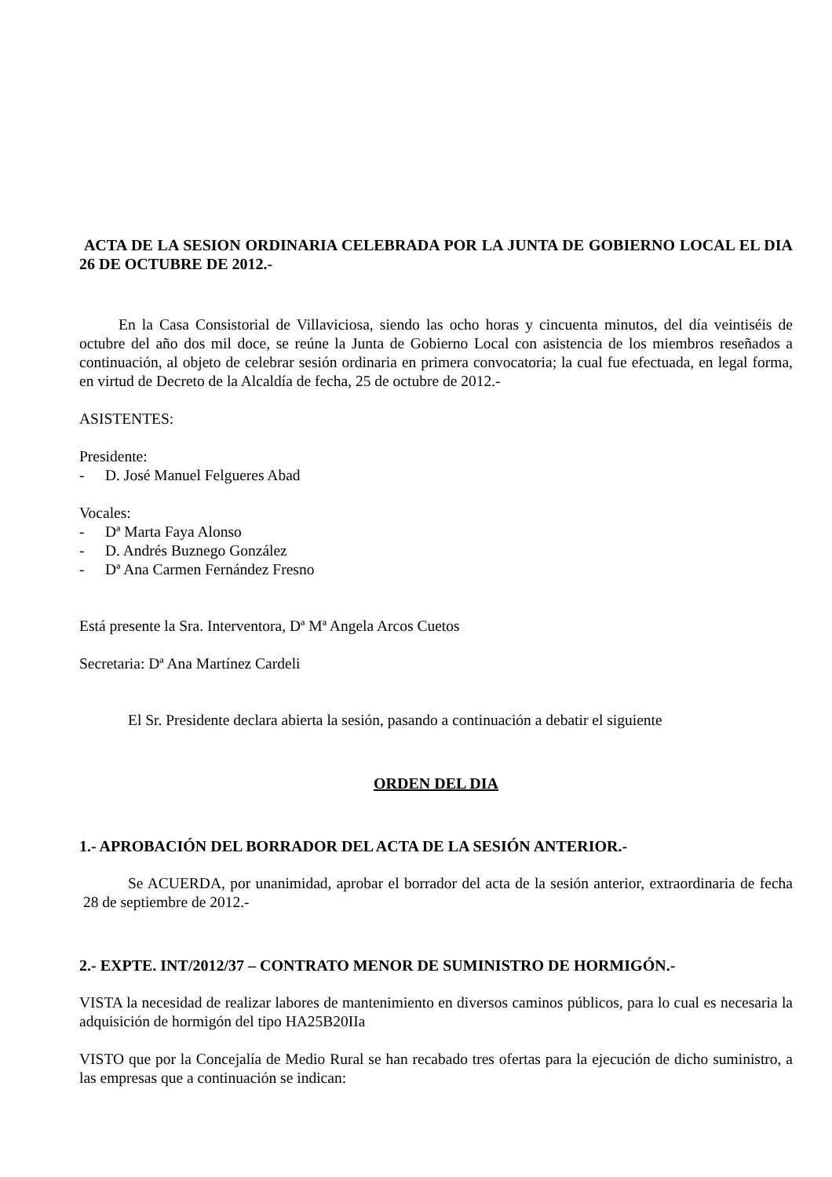ACTA DE LA SESION ORDINARIA CELEBRADA POR LA JUNTA DE GOBIERNO LOCAL EL DIA 26 DE OCTUBRE DE 2012.-
En la Casa Consistorial de Villaviciosa, siendo las ocho horas y cincuenta minutos, del día veintiséis de octubre del año dos mil doce, se reúne la Junta de Gobierno Local con asistencia de los miembros reseñados a continuación, al objeto de celebrar sesión ordinaria en primera convocatoria; la cual fue efectuada, en legal forma, en virtud de Decreto de la Alcaldía de fecha, 25 de octubre de 2012.-
ASISTENTES:
Presidente:
- D. José Manuel Felgueres Abad
Vocales:
- Dª Marta Faya Alonso
- D. Andrés Buznego González
- Dª Ana Carmen Fernández Fresno
Está presente la Sra. Interventora, Dª Mª Angela Arcos Cuetos
Secretaria: Dª Ana Martínez Cardeli
El Sr. Presidente declara abierta la sesión, pasando a continuación a debatir el siguiente
ORDEN DEL DIA
1.- APROBACIÓN DEL BORRADOR DEL ACTA DE LA SESIÓN ANTERIOR.-
Se ACUERDA, por unanimidad, aprobar el borrador del acta de la sesión anterior, extraordinaria de fecha 28 de septiembre de 2012.-
2.- EXPTE. INT/2012/37 – CONTRATO MENOR DE SUMINISTRO DE HORMIGÓN.-
VISTA la necesidad de realizar labores de mantenimiento en diversos caminos públicos, para lo cual es necesaria la adquisición de hormigón del tipo HA25B20IIa
VISTO que por la Concejalía de Medio Rural se han recabado tres ofertas para la ejecución de dicho suministro, a las empresas que a continuación se indican: